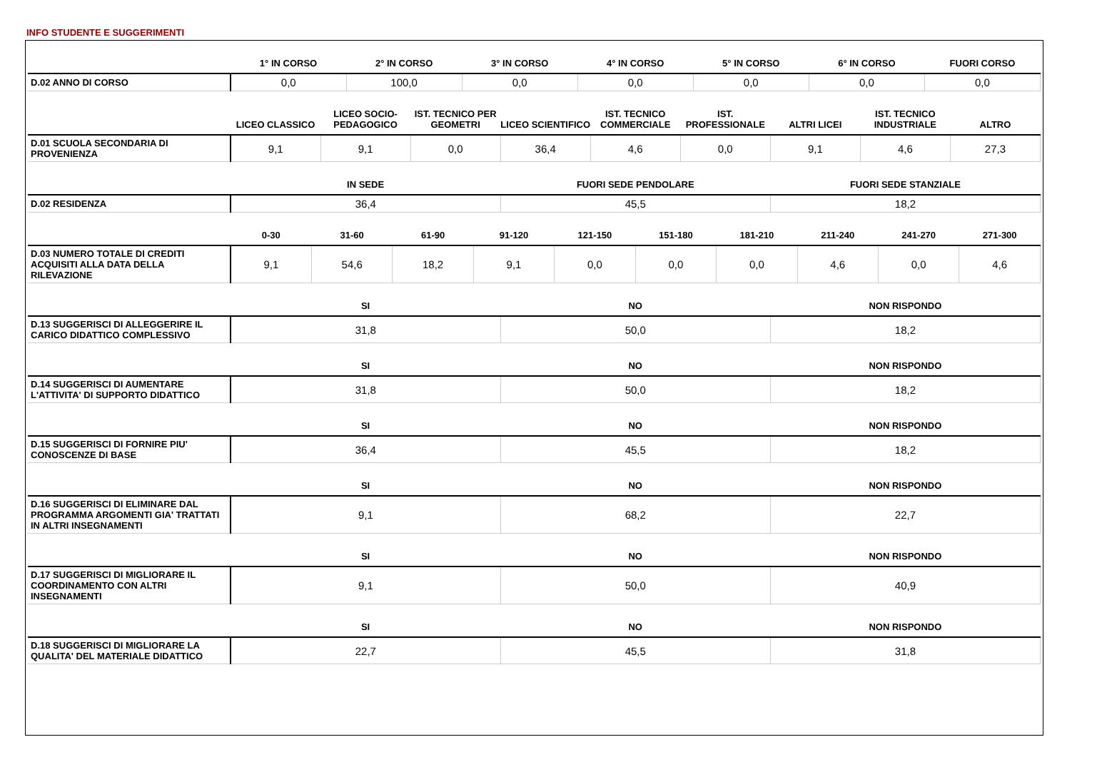INFO STUDENTE E SUGGERIMENTI
| | 1° IN CORSO | 2° IN CORSO | 3° IN CORSO | 4° IN CORSO | 5° IN CORSO | 6° IN CORSO | FUORI CORSO |
| --- | --- | --- | --- | --- | --- | --- | --- |
| D.02 ANNO DI CORSO | 0,0 | 100,0 | 0,0 | 0,0 | 0,0 | 0,0 | 0,0 |
| | LICEO CLASSICO | LICEO SOCIO-PEDAGOGICO | IST. TECNICO PER GEOMETRI | LICEO SCIENTIFICO | IST. TECNICO COMMERCIALE | IST. PROFESSIONALE | ALTRI LICEI | IST. TECNICO INDUSTRIALE | ALTRO |
| --- | --- | --- | --- | --- | --- | --- | --- | --- | --- |
| D.01 SCUOLA SECONDARIA DI PROVENIENZA | 9,1 | 9,1 | 0,0 | 36,4 | 4,6 | 0,0 | 9,1 | 4,6 | 27,3 |
| | IN SEDE | FUORI SEDE PENDOLARE | FUORI SEDE STANZIALE |
| --- | --- | --- | --- |
| D.02 RESIDENZA | 36,4 | 45,5 | 18,2 |
| | 0-30 | 31-60 | 61-90 | 91-120 | 121-150 | 151-180 | 181-210 | 211-240 | 241-270 | 271-300 |
| --- | --- | --- | --- | --- | --- | --- | --- | --- | --- | --- |
| D.03 NUMERO TOTALE DI CREDITI ACQUISITI ALLA DATA DELLA RILEVAZIONE | 9,1 | 54,6 | 18,2 | 9,1 | 0,0 | 0,0 | 0,0 | 4,6 | 0,0 | 4,6 |
| | SI | NO | NON RISPONDO |
| --- | --- | --- | --- |
| D.13 SUGGERISCI DI ALLEGGERIRE IL CARICO DIDATTICO COMPLESSIVO | 31,8 | 50,0 | 18,2 |
| | SI | NO | NON RISPONDO |
| --- | --- | --- | --- |
| D.14 SUGGERISCI DI AUMENTARE L'ATTIVITA' DI SUPPORTO DIDATTICO | 31,8 | 50,0 | 18,2 |
| | SI | NO | NON RISPONDO |
| --- | --- | --- | --- |
| D.15 SUGGERISCI DI FORNIRE PIU' CONOSCENZE DI BASE | 36,4 | 45,5 | 18,2 |
| | SI | NO | NON RISPONDO |
| --- | --- | --- | --- |
| D.16 SUGGERISCI DI ELIMINARE DAL PROGRAMMA ARGOMENTI GIA' TRATTATI IN ALTRI INSEGNAMENTI | 9,1 | 68,2 | 22,7 |
| | SI | NO | NON RISPONDO |
| --- | --- | --- | --- |
| D.17 SUGGERISCI DI MIGLIORARE IL COORDINAMENTO CON ALTRI INSEGNAMENTI | 9,1 | 50,0 | 40,9 |
| | SI | NO | NON RISPONDO |
| --- | --- | --- | --- |
| D.18 SUGGERISCI DI MIGLIORARE LA QUALITA' DEL MATERIALE DIDATTICO | 22,7 | 45,5 | 31,8 |